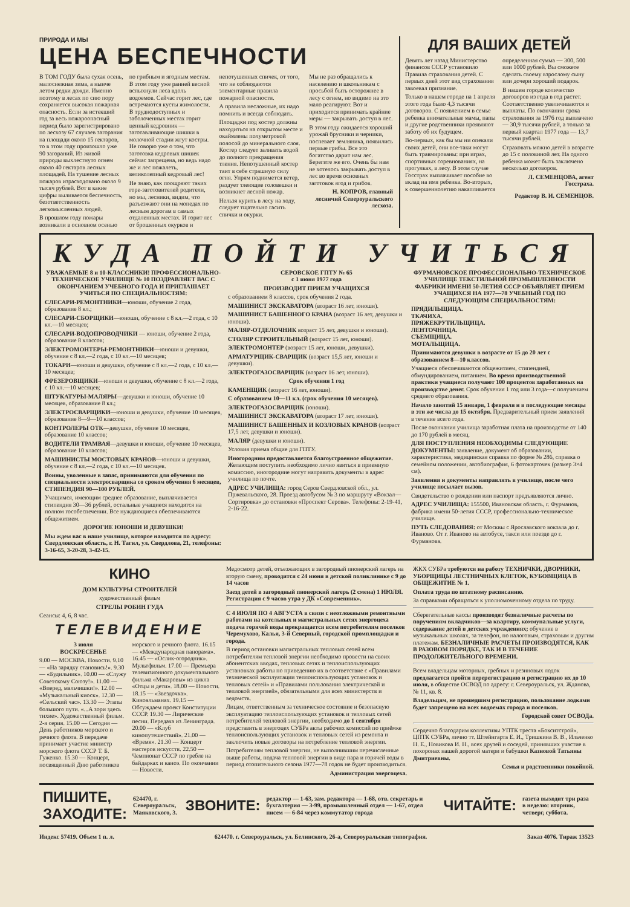ПРИРОДА И МЫ
ЦЕНА БЕСПЕЧНОСТИ
В ТОМ ГОДУ была сухая осень, малоснежная зима, а нынче летом редки дожди. Именно поэтому в лесах по сию пору сохраняется высокая пожарная опасность. Если за истекший год за весь пожароопасный период было зарегистрировано по лесхозу 67 случаев загорания на площади около 15 гектаров, то в этом году произошло уже 90 загораний. Из живой природы выхлестнуто огнем около 40 гектаров лесных площадей. На тушение лесных пожаров израсходовано около 9 тысяч рублей. Вот в какие цифры выливается беспечность, безответственность легкомысленных людей.
В прошлом году пожары возникали в основном осенью по грибным и ягодным местам. В этом году уже ранней весной вспыхнули леса вдоль водоемов. Сейчас горит лес, где встречаются кусты жимолости. В труднодоступных и заболоченных местах горит ценный кедровник — заготавливающие шишки в молочной стадии жгут костры. Не говорю уже о том, что заготовка кедровых шишек сейчас запрещена, но ведь надо же и лес пожалеть, великолепный кедровый лес!
Не знаю, как поощряют таких горе-заготовителей родители, но мы, лесники, видим, что разъезжают они на мопедах по лесным дорогам в самых отдаленных местах. И горит лес от брошенных окурков и непотушенных спичек, от того, что не соблюдаются элементарные правила пожарной опасности.
А правила несложные, их надо помнить и всегда соблюдать.
Площадки под костер должны находиться на открытом месте и окаймлены полуметровой полосой до минерального слоя. Костер следует заливать водой до полного прекращения тления. Непотушенный костер таит в себе страшную силу огня. Упрям поднимется ветер, раздует тлеющие головешки и возникнет лесной пожар.
Нельзя курить в лесу на ходу, следует тщательно гасить спички и окурки.
Мы не раз обращались к населению и школьникам с просьбой быть осторожнее в лесу с огнем, но видимо на это мало реагируют. Вот и приходится принимать крайние меры — закрывать доступ в лес.
В этом году ожидается хороший урожай брусники и черники, поспевает земляника, появились первые грибы. Все это богатство дарит нам лес. Берегите же его. Очень бы нам не хотелось закрывать доступ в лес во время основных заготовок ягод и грибов.
Н. КОПРОВ, главный лесничий Североуральского лесхоза.
ДЛЯ ВАШИХ ДЕТЕЙ
Девять лет назад Министерство финансов СССР установило Правила страхования детей. С первых дней этот вид страхования завоевал признание.
Только в нашем городе на 1 апреля этого года было 4,3 тысячи договоров. С появлением в семье ребенка внимательные мамы, папы и другие родственники проявляют заботу об их будущем.
Во-первых, как бы мы ни опекали своих детей, они все-таки могут быть травмированы: при играх, спортивных соревнованиях, на прогулках, в лесу. В этом случае Госстрах выплачивает пособие во вклад на имя ребенка. Во-вторых, к совершеннолетию накапливается определенная сумма — 300, 500 или 1000 рублей. Вы сможете сделать своему взрослому сыну или дочери хороший подарок.
В нашем городе количество договоров из года в год растет. Соответственно увеличиваются и выплаты. По окончании срока страхования за 1976 год выплачено — 30,9 тысячи рублей, а только за первый квартал 1977 года — 13,7 тысячи рублей.
Страховать можно детей в возрасте до 15 с половиной лет. На одного ребенка может быть заключено несколько договоров.
Л. СЕМЕНЦОВА, агент Госстраха.
Редактор В. И. СЕМЕНЦОВ.
КУДА ПОЙТИ УЧИТЬСЯ
УВАЖАЕМЫЕ 8 и 10-КЛАССНИКИ! ПРОФЕССИОНАЛЬНО-ТЕХНИЧЕСКОЕ УЧИЛИЩЕ № 10 ПОЗДРАВЛЯЕТ ВАС С ОКОНЧАНИЕМ УЧЕБНОГО ГОДА И ПРИГЛАШАЕТ УЧИТЬСЯ ПО СПЕЦИАЛЬНОСТЯМ:
СЛЕСАРИ-РЕМОНТНИКИ—юноши, обучение 2 года, образование 8 кл.;
СЛЕСАРИ-СБОРЩИКИ—юноши, обучение с 8 кл.—2 года, с 10 кл.—10 месяцев;
СЛЕСАРИ-ВОДОПРОВОДЧИКИ — юноши, обучение 2 года, образование 8 классов;
ЭЛЕКТРОМОНТЕРЫ-РЕМОНТНИКИ—юноши и девушки, обучение с 8 кл.—2 года, с 10 кл.—10 месяцев;
ТОКАРИ—юноши и девушки, обучение с 8 кл.—2 года, с 10 кл.—10 месяцев;
ФРЕЗЕРОВЩИКИ—юноши и девушки, обучение с 8 кл.—2 года, с 10 кл.—10 месяцев;
ШТУКАТУРЫ-МАЛЯРЫ—девушки и юноши, обучение 10 месяцев, образование 8 кл.;
ЭЛЕКТРОСВАРЩИКИ—юноши и девушки, обучение 10 месяцев, образование 8—9—10 классов;
КОНТРОЛЕРЫ ОТК—девушки, обучение 10 месяцев, образование 10 классов;
ВОДИТЕЛИ ТРАМВАЯ—девушки и юноши, обучение 10 месяцев, образование 10 классов;
МАШИНИСТЫ МОСТОВЫХ КРАНОВ—юноши и девушки, обучение с 8 кл.—2 года, с 10 кл.—10 месяцев.
Воины, уволенные в запас, принимаются для обучения по специальности электросварщика со сроком обучения 6 месяцев, СТИПЕНДИЯ 90—100 РУБЛЕЙ.
Учащимся, имеющим среднее образование, выплачивается стипендия 30—36 рублей, остальные учащиеся находятся на полном гособеспечении. Все нуждающиеся обеспечиваются общежитием.
ДОРОГИЕ ЮНОШИ И ДЕВУШКИ!
Мы ждем вас в наше училище, которое находится по адресу: Свердловская область, г. Н. Тагил, ул. Свердлова, 21, телефоны: 3-16-65, 3-20-28, 3-42-15.
СЕРОВСКОЕ ГПТУ № 65
с 1 июня 1977 года
ПРОИЗВОДИТ ПРИЕМ УЧАЩИХСЯ
с образованием 8 классов, срок обучения 2 года.
МАШИНИСТ ЭКСКАВАТОРА (возраст 16 лет, юноши).
МАШИНИСТ БАШЕННОГО КРАНА (возраст 16 лет, девушки и юноши).
МАЛЯР-ОТДЕЛОЧНИК возраст 15 лет, девушки и юноши).
СТОЛЯР СТРОИТЕЛЬНЫЙ (возраст 15 лет, юноши).
ЭЛЕКТРОМОНТЕР (возраст 15 лет, юноши, девушки).
АРМАТУРЩИК-СВАРЩИК (возраст 15,5 лет, юноши и девушки).
ЭЛЕКТРОГАЗОСВАРЩИК (возраст 16 лет, юноши).
Срок обучения 1 год
КАМЕНЩИК (возраст 16 лет, юноши).
С образованием 10—11 кл. (срок обучения 10 месяцев).
ЭЛЕКТРОГАЗОСВАРЩИК (юноши).
МАШИНИСТ ЭКСКАВАТОРА (возраст 17 лет, юноши).
МАШИНИСТ БАШЕННЫХ И КОЗЛОВЫХ КРАНОВ (возраст 17,5 лет, девушки и юноши).
МАЛЯР (девушки и юноши).
Условия приема общие для ГПТУ.
Иногородним предоставляется благоустроенное общежитие. Желающим поступить необходимо лично явиться в приемную комиссию, иногородние могут направить документы в адрес училища по почте.
АДРЕС УЧИЛИЩА: город Серов Свердловской обл., ул. Пржевальского, 28. Проезд автобусом № 3 по маршруту «Вокзал—Сортировка» до остановки «Проспект Серова». Телефоны: 2-19-41, 2-16-22.
ФУРМАНОВСКОЕ ПРОФЕССИОНАЛЬНО-ТЕХНИЧЕСКОЕ УЧИЛИЩЕ ТЕКСТИЛЬНОЙ ПРОМЫШЛЕННОСТИ ФАБРИКИ ИМЕНИ 50-ЛЕТИЯ СССР ОБЪЯВЛЯЕТ ПРИЕМ УЧАЩИХСЯ НА 1977—78 УЧЕБНЫЙ ГОД ПО СЛЕДУЮЩИМ СПЕЦИАЛЬНОСТЯМ:
ПРЯДИЛЬЩИЦА.
ТКАЧИХА.
ПРЯЖЕКРУТИЛЬЩИЦА.
ЛЕНТОЧНИЦА.
СЪЕМЩИЦА.
МОТАЛЬЩИЦА.
Принимаются девушки в возрасте от 15 до 20 лет с образованием 8—10 классов.
Учащиеся обеспечиваются общежитием, стипендией, обмундированием, питанием. Во время производственной практики учащиеся получают 100 процентов заработанных на производстве денег. Срок обучения 1 год или 3 года—с получением среднего образования.
Начало занятий 15 января, 1 февраля и в последующие месяцы в эти же числа до 15 октября. Предварительный прием заявлений в течение всего года.
После окончания училища заработная плата на производстве от 140 до 170 рублей в месяц.
ДЛЯ ПОСТУПЛЕНИЯ НЕОБХОДИМЫ СЛЕДУЮЩИЕ ДОКУМЕНТЫ: заявление, документ об образовании, характеристика, медицинская справка по форме № 286, справка о семейном положении, автобиография, 6 фотокарточек (размер 3×4 см).
Заявления и документы направлять в училище, после чего училище посылает вызов.
Свидетельство о рождении или паспорт предъявляются лично.
АДРЕС УЧИЛИЩА: 155500, Ивановская область, г. Фурманов, фабрика имени 50-летия СССР, профессионально-техническое училище.
ПУТЬ СЛЕДОВАНИЯ: от Москвы с Ярославского вокзала до г. Иваново. От г. Иваново на автобусе, такси или поезде до г. Фурманова.
КИНО
ДОМ КУЛЬТУРЫ СТРОИТЕЛЕЙ
художественный фильм
СТРЕЛЫ РОБИН ГУДА
Сеансы: 4, 6, 8 час.
ТЕЛЕВИДЕНИЕ
3 июля
ВОСКРЕСЕНЬЕ
9.00 — МОСКВА. Новости. 9.10 — «На зарядку становись!». 9.30 — «Будильник». 10.00 — «Служу Советскому Союзу!». 11.00 — «Вперед, мальчишки!». 12.00 — «Музыкальный киоск». 12.30 — «Сельский час». 13.30 — Этапы большого пути. «...А зори здесь тихие». Художественный фильм. 2-я серия. 15.00 — Сегодня — День работников морского и речного флота. В передаче принимает участие министр морского флота СССР Т. Б. Гуженко. 15.30 — Концерт, посвященный Дню работников морского и речного флота. 16.15— «Международная панорама». 16.45 — «Ослик-огородник». Мультфильм. 17.00 — Премьера телевизионного документального фильма «Макаровы» из цикла «Отцы и дети». 18.00 — Новости. 18.15 — «Звездочка». Киноальманах. 19.15 — Обсуждаем проект Конституции СССР. 19.30 — Лирические песни. Передача из Ленинграда. 20.00 — «Клуб кинопутешествий». 21.00 — «Время». 21.30 — Концерт мастеров искусств. 22.50 — Чемпионат СССР по гребле на байдарках и каноэ. По окончании — Новости.
Медосмотр детей, отъезжающих в загородный пионерский лагерь на вторую смену, проводится с 24 июня в детской поликлинике с 9 до 14 часов
Заезд детей в загородный пионерский лагерь (2 смена) 1 ИЮЛЯ. Регистрация с 9 часов утра у ДК «Современник».
С 4 ИЮЛЯ ПО 4 АВГУСТА в связи с неотложными ремонтными работами на котельных и магистральных сетях энергоцеха подача горячей воды прекращается всем потребителям поселков Черемухово, Калья, 3-й Северный, городской промплощадки и города.
В период остановки магистральных тепловых сетей всем потребителям тепловой энергии необходимо провести на своих абонентских вводах, тепловых сетях и теплоиспользующих установках работы по приведению их в соответствие с «Правилами технической эксплуатации теплоиспользующих установок и тепловых сетей» и «Правилами пользования электрической и тепловой энергией», обязательными для всех министерств и ведомств.
Лицам, ответственным за техническое состояние и безопасную эксплуатацию теплоиспользующих установок и тепловых сетей потребителей тепловой энергии, необходимо до 1 сентября представить в энергоцех СУБРа акты рабочих комиссий по приёмке теплоиспользующих установок и тепловых сетей из ремонта и заключить новые договоры на потребление тепловой энергии.
Потребителям тепловой энергии, не выполнившим перечисленные выше работы, подача тепловой энергии в виде пара и горячей воды в период отопительного сезона 1977—78 годов не будет производиться.
Администрация энергоцеха.
ЖКХ СУБРа требуются на работу ТЕХНИЧКИ, ДВОРНИКИ, УБОРЩИЦЫ ЛЕСТНИЧНЫХ КЛЕТОК, КУБОВЩИЦА В ОБЩЕЖИТИЕ № 1.
Оплата труда по штатному расписанию.
За справками обращаться к уполномоченному отдела по труду.
Сберегательные кассы производят безналичные расчеты по поручениям вкладчиков—за квартиру, коммунальные услуги, содержание детей в детских учреждениях; обучение в музыкальных школах, за телефон, по налоговым, страховым и другим платежам. БЕЗНАЛИЧНЫЕ РАСЧЕТЫ ПРОИЗВОДЯТСЯ, КАК В РАЗОВОМ ПОРЯДКЕ, ТАК И В ТЕЧЕНИЕ ПРОДОЛЖИТЕЛЬНОГО ВРЕМЕНИ.
Всем владельцам моторных, гребных и резиновых лодок предлагается пройти перерегистрацию и регистрацию их до 10 июля, в обществе ОСВОД по адресу: г. Североуральск, ул. Жданова, № 11, кв. 8.
Владельцам, не прошедшим регистрацию, пользование лодками будет запрещено на всех водоемах города и поселков.
Городской совет ОСВОДа.
Сердечно благодарим коллективы УПТК треста «Бокситстрой», ЦПТК СУБРа, лично тт. Штейнгарта Е. И., Тришкина В. В., Ильченко Н. Е., Новикова И. Н., всех друзей и соседей, принявших участие в похоронах нашей дорогой матери и бабушки Казновой Татьяны Дмитриевны.
Семья и родственники покойной.
ПИШИТЕ, ЗАХОДИТЕ: 624470, г. Североуральск, Маяковского, 3. ЗВОНИТЕ: редактор — 1-63, зам. редактора — 1-68, отв. секретарь и бухгалтерия — 3-99, промышленный отдел — 1-67, отдел писем — 6-84 через коммутатор города ЧИТАЙТЕ: газета выходит три раза в неделю: вторник, четверг, суббота.
Индекс 57419. Объем 1 п. л. 624470. г. Североуральск, ул. Белинского, 26-а, Североуральская типография. Заказ 4076. Тираж 13523